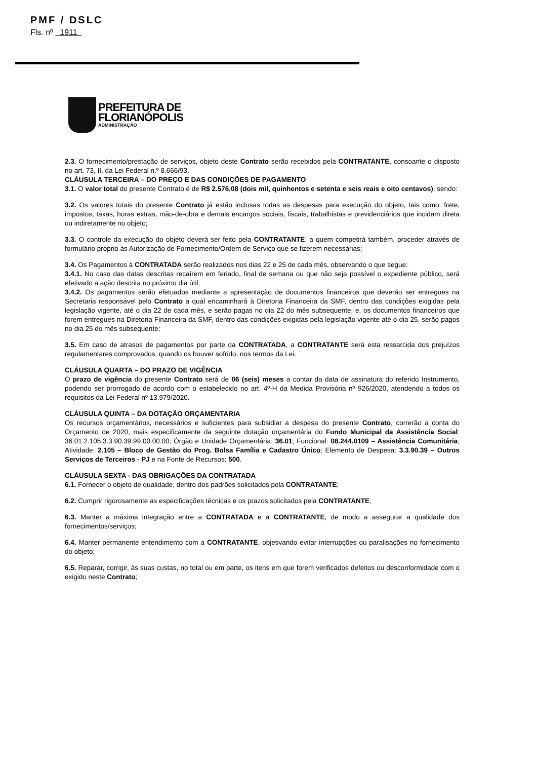PMF / DSLC
Fls. nº 1911
PREFEITURA DE
FLORIANÓPOLIS
ADMINISTRAÇÃO
2.3. O fornecimento/prestação de serviços, objeto deste Contrato serão recebidos pela CONTRATANTE, consoante o disposto no art. 73, II, da Lei Federal n.º 8.666/93.
CLÁUSULA TERCEIRA – DO PREÇO E DAS CONDIÇÕES DE PAGAMENTO
3.1. O valor total do presente Contrato é de R$ 2.576,08 (dois mil, quinhentos e setenta e seis reais e oito centavos), sendo:
3.2. Os valores totais do presente Contrato já estão inclusas todas as despesas para execução do objeto, tais como: frete, impostos, taxas, horas extras, mão-de-obra e demais encargos sociais, fiscais, trabalhistas e previdenciários que incidam direta ou indiretamente no objeto;
3.3. O controle da execução do objeto deverá ser feito pela CONTRATANTE, a quem competirá também, proceder através de formulário próprio às Autorização de Fornecimento/Ordem de Serviço que se fizerem necessárias;
3.4. Os Pagamentos à CONTRATADA serão realizados nos dias 22 e 25 de cada mês, observando o que segue:
3.4.1. No caso das datas descritas recaírem em feriado, final de semana ou que não seja possível o expediente público, será efetivado a ação descrita no próximo dia útil;
3.4.2. Os pagamentos serão efetuados mediante a apresentação de documentos financeiros que deverão ser entregues na Secretaria responsável pelo Contrato a qual encaminhará à Diretoria Financeira da SMF, dentro das condições exigidas pela legislação vigente, até o dia 22 de cada mês, e serão pagas no dia 22 do mês subsequente; e, os documentos financeiros que forem entregues na Diretoria Financeira da SMF, dentro das condições exigidas pela legislação vigente até o dia 25, serão pagos no dia 25 do mês subsequente;
3.5. Em caso de atrasos de pagamentos por parte da CONTRATADA, a CONTRATANTE será esta ressarcida dos prejuízos regulamentares comprovados, quando os houver sofrido, nos termos da Lei.
CLÁUSULA QUARTA – DO PRAZO DE VIGÊNCIA
O prazo de vigência do presente Contrato será de 06 (seis) meses a contar da data de assinatura do referido Instrumento, podendo ser prorrogado de acordo com o estabelecido no art. 4º-H da Medida Provisória nº 926/2020, atendendo a todos os requisitos da Lei Federal nº 13.979/2020.
CLÁUSULA QUINTA – DA DOTAÇÃO ORÇAMENTARIA
Os recursos orçamentários, necessários e suficientes para subsidiar a despesa do presente Contrato, correrão a conta do Orçamento de 2020, mais especificamente da seguinte dotação orçamentária do Fundo Municipal da Assistência Social: 36.01.2.105.3.3.90.39.99.00.00.00; Órgão e Unidade Orçamentária: 36.01; Funcional: 08.244.0109 – Assistência Comunitária; Atividade: 2.105 – Bloco de Gestão do Prog. Bolsa Família e Cadastro Único; Elemento de Despesa: 3.3.90.39 – Outros Serviços de Terceiros - PJ e na Fonte de Recursos: 500.
CLÁUSULA SEXTA - DAS OBRIGAÇÕES DA CONTRATADA
6.1. Fornecer o objeto de qualidade, dentro dos padrões solicitados pela CONTRATANTE;
6.2. Cumprir rigorosamente as especificações técnicas e os prazos solicitados pela CONTRATANTE;
6.3. Manter a máxima integração entre a CONTRATADA e a CONTRATANTE, de modo a assegurar a qualidade dos fornecimentos/serviços;
6.4. Manter permanente entendimento com a CONTRATANTE, objetivando evitar interrupções ou paralisações no fornecimento do objeto;
6.5. Reparar, corrigir, às suas custas, no total ou em parte, os itens em que forem verificados defeitos ou desconformidade com o exigido neste Contrato;